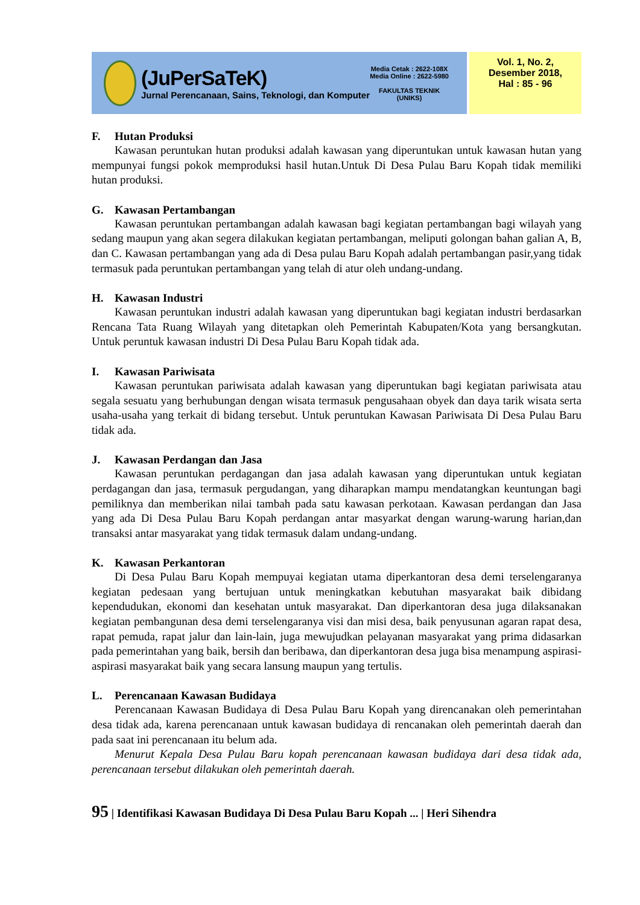(JuPerSaTeK)
Jurnal Perencanaan, Sains, Teknologi, dan Komputer
Media Cetak : 2622-108X
Media Online : 2622-5980
FAKULTAS TEKNIK
(UNIKS)
Vol. 1, No. 2,
Desember 2018,
Hal : 85 - 96
F. Hutan Produksi
Kawasan peruntukan hutan produksi adalah kawasan yang diperuntukan untuk kawasan hutan yang mempunyai fungsi pokok memproduksi hasil hutan.Untuk Di Desa Pulau Baru Kopah tidak memiliki hutan produksi.
G. Kawasan Pertambangan
Kawasan peruntukan pertambangan adalah kawasan bagi kegiatan pertambangan bagi wilayah yang sedang maupun yang akan segera dilakukan kegiatan pertambangan, meliputi golongan bahan galian A, B, dan C. Kawasan pertambangan yang ada di Desa pulau Baru Kopah adalah pertambangan pasir,yang tidak termasuk pada peruntukan pertambangan yang telah di atur oleh undang-undang.
H. Kawasan Industri
Kawasan peruntukan industri adalah kawasan yang diperuntukan bagi kegiatan industri berdasarkan Rencana Tata Ruang Wilayah yang ditetapkan oleh Pemerintah Kabupaten/Kota yang bersangkutan. Untuk peruntuk kawasan industri Di Desa Pulau Baru Kopah tidak ada.
I. Kawasan Pariwisata
Kawasan peruntukan pariwisata adalah kawasan yang diperuntukan bagi kegiatan pariwisata atau segala sesuatu yang berhubungan dengan wisata termasuk pengusahaan obyek dan daya tarik wisata serta usaha-usaha yang terkait di bidang tersebut. Untuk peruntukan Kawasan Pariwisata Di Desa Pulau Baru tidak ada.
J. Kawasan Perdangan dan Jasa
Kawasan peruntukan perdagangan dan jasa adalah kawasan yang diperuntukan untuk kegiatan perdagangan dan jasa, termasuk pergudangan, yang diharapkan mampu mendatangkan keuntungan bagi pemiliknya dan memberikan nilai tambah pada satu kawasan perkotaan. Kawasan perdangan dan Jasa yang ada Di Desa Pulau Baru Kopah perdangan antar masyarkat dengan warung-warung harian,dan transaksi antar masyarakat yang tidak termasuk dalam undang-undang.
K. Kawasan Perkantoran
Di Desa Pulau Baru Kopah mempuyai kegiatan utama diperkantoran desa demi terselengaranya kegiatan pedesaan yang bertujuan untuk meningkatkan kebutuhan masyarakat baik dibidang kependudukan, ekonomi dan kesehatan untuk masyarakat. Dan diperkantoran desa juga dilaksanakan kegiatan pembangunan desa demi terselengaranya visi dan misi desa, baik penyusunan agaran rapat desa, rapat pemuda, rapat jalur dan lain-lain, juga mewujudkan pelayanan masyarakat yang prima didasarkan pada pemerintahan yang baik, bersih dan beribawa, dan diperkantoran desa juga bisa menampung aspirasi-aspirasi masyarakat baik yang secara lansung maupun yang tertulis.
L. Perencanaan Kawasan Budidaya
Perencanaan Kawasan Budidaya di Desa Pulau Baru Kopah yang direncanakan oleh pemerintahan desa tidak ada, karena perencanaan untuk kawasan budidaya di rencanakan oleh pemerintah daerah dan pada saat ini perencanaan itu belum ada.
Menurut Kepala Desa Pulau Baru kopah perencanaan kawasan budidaya dari desa tidak ada, perencanaan tersebut dilakukan oleh pemerintah daerah.
95 | Identifikasi Kawasan Budidaya Di Desa Pulau Baru Kopah ... | Heri Sihendra